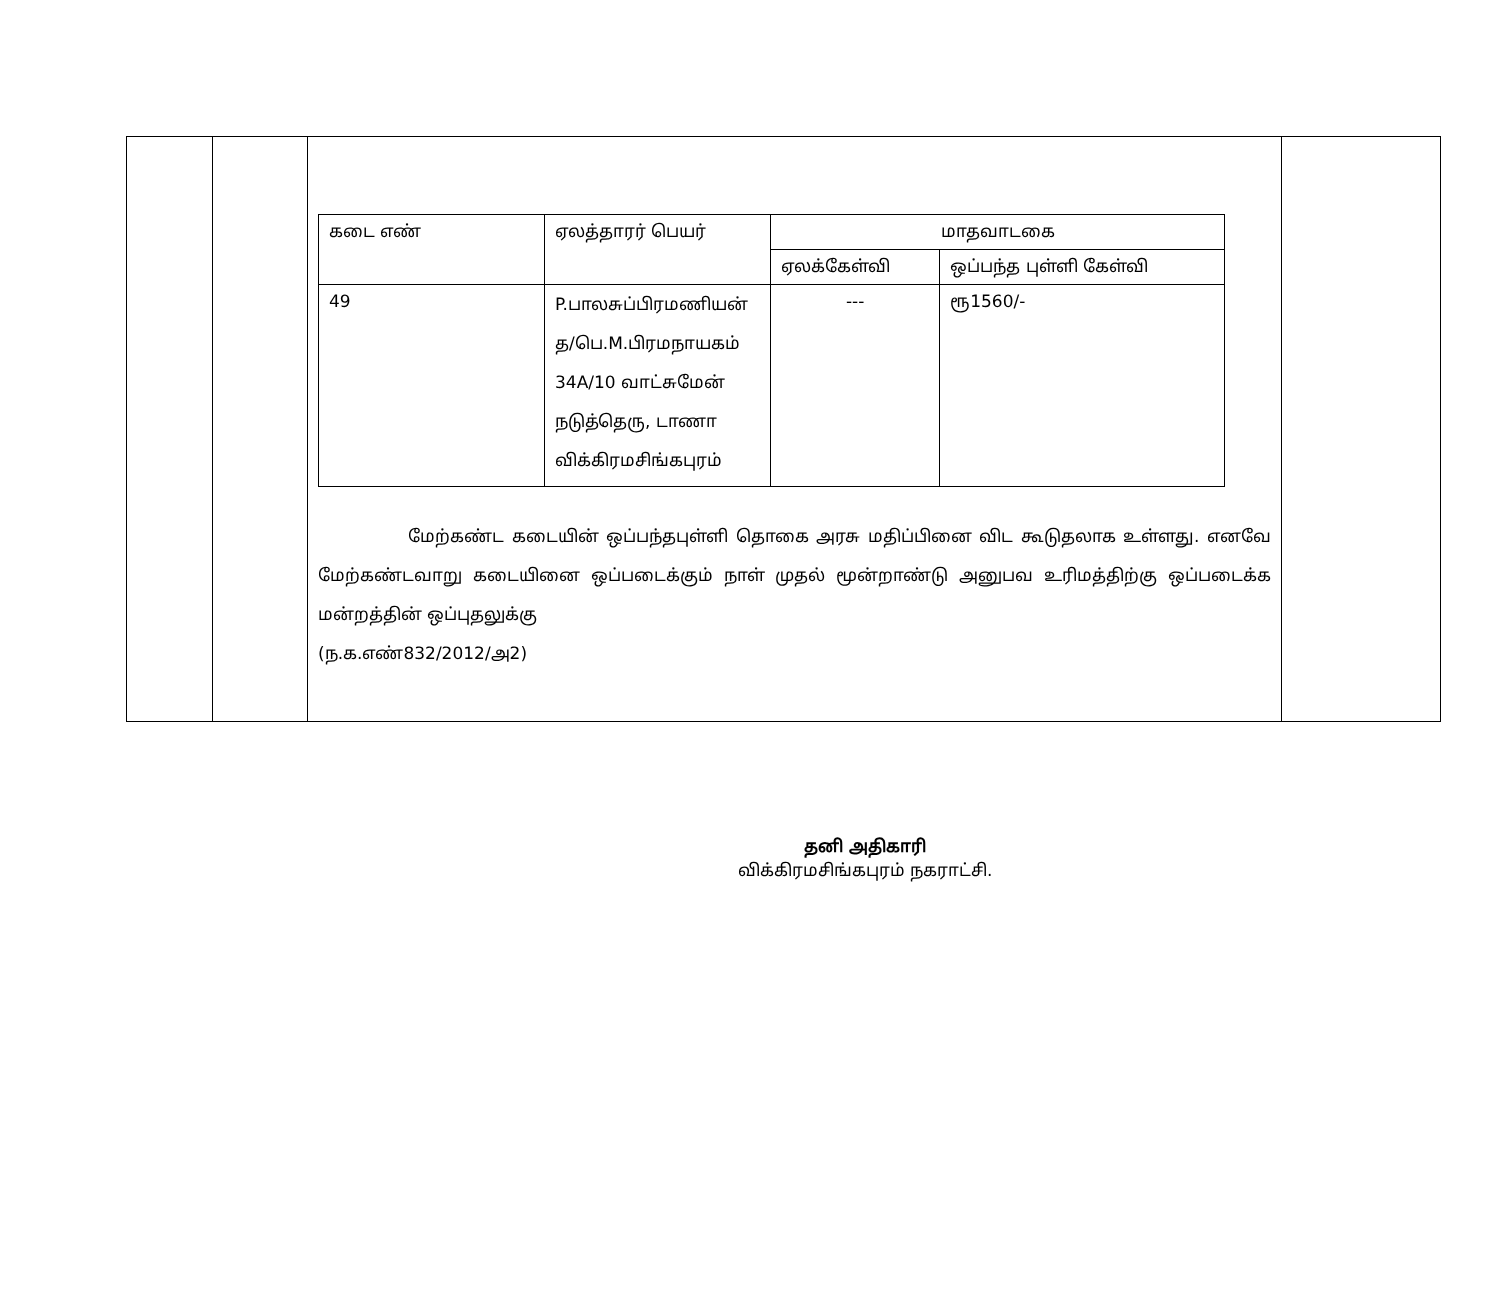| | | / கடை எண் / ஏலத்தாரர் பெயர் / மாதவாடகை / / / --- / --- / --- / --- / / / / ஏலக்கேள்வி / ஒப்பந்த புள்ளி கேள்வி / / 49 / P.பாலசுப்பிரமணியன் த/பெ.M.பிரமநாயகம் 34A/10 வாட்சுமேன் நடுத்தெரு, டாணா விக்கிரமசிங்கபுரம் / --- / ரூ1560/- / மேற்கண்ட கடையின் ஒப்பந்தபுள்ளி தொகை அரசு மதிப்பினை விட கூடுதலாக உள்ளது. எனவே மேற்கண்டவாறு கடையினை ஒப்படைக்கும் நாள் முதல் மூன்றாண்டு அனுபவ உரிமத்திற்கு ஒப்படைக்க மன்றத்தின் ஒப்புதலுக்கு (ந.க.எண்832/2012/அ2) | |
தனி அதிகாரி
விக்கிரமசிங்கபுரம் நகராட்சி.